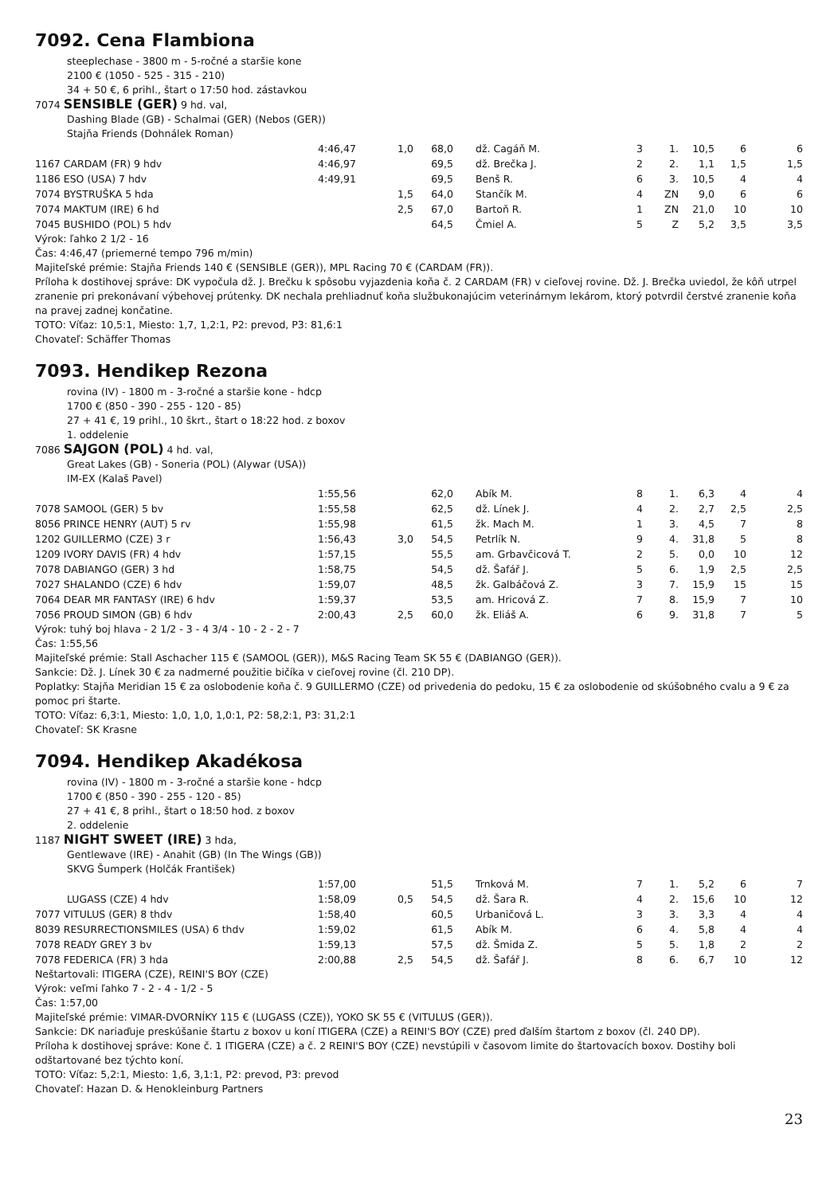7092. Cena Flambiona
steeplechase - 3800 m - 5-ročné a staršie kone
2100 € (1050 - 525 - 315 - 210)
34 + 50 €, 6 prihl., štart o 17:50 hod. zástavkou
7074 SENSIBLE (GER) 9 hd. val,
Dashing Blade (GB) - Schalmai (GER) (Nebos (GER))
Stajňa Friends (Dohnálek Roman)
| | 4:46,47 | 1,0 | 68,0 | dž. Cagáň M. | 3 | 1. | 10,5 | 6 | 6 |
| 1167 CARDAM (FR) 9 hdv | 4:46,97 | | 69,5 | dž. Brečka J. | 2 | 2. | 1,1 | 1,5 | 1,5 |
| 1186 ESO (USA) 7 hdv | 4:49,91 | | 69,5 | Benš R. | 6 | 3. | 10,5 | 4 | 4 |
| 7074 BYSTRUŠKA 5 hda | | 1,5 | 64,0 | Stančík M. | 4 | ZN | 9,0 | 6 | 6 |
| 7074 MAKTUM (IRE) 6 hd | | 2,5 | 67,0 | Bartoň R. | 1 | ZN | 21,0 | 10 | 10 |
| 7045 BUSHIDO (POL) 5 hdv | | | 64,5 | Čmiel A. | 5 | Z | 5,2 | 3,5 | 3,5 |
Výrok: ľahko 2 1/2 - 16
Čas: 4:46,47 (priemerné tempo 796 m/min)
Majiteľské prémie: Stajňa Friends 140 € (SENSIBLE (GER)), MPL Racing 70 € (CARDAM (FR)).
Príloha k dostihovej správe: DK vypočula dž. J. Brečku k spôsobu vyjazdenia koňa č. 2 CARDAM (FR) v cieľovej rovine. Dž. J. Brečka uviedol, že kôň utrpel zranenie pri prekonávaní výbehovej prútenky. DK nechala prehliadnuť koňa službukonajúcim veterinárnym lekárom, ktorý potvrdil čerstvé zranenie koňa na pravej zadnej končatine.
TOTO: Víťaz: 10,5:1, Miesto: 1,7, 1,2:1, P2: prevod, P3: 81,6:1
Chovateľ: Schäffer Thomas
7093. Hendikep Rezona
rovina (IV) - 1800 m - 3-ročné a staršie kone - hdcp
1700 € (850 - 390 - 255 - 120 - 85)
27 + 41 €, 19 prihl., 10 škrt., štart o 18:22 hod. z boxov
1. oddelenie
7086 SAJGON (POL) 4 hd. val,
Great Lakes (GB) - Soneria (POL) (Alywar (USA))
IM-EX (Kalaš Pavel)
| | 1:55,56 | | 62,0 | Abík M. | 8 | 1. | 6,3 | 4 | 4 |
| 7078 SAMOOL (GER) 5 bv | 1:55,58 | | 62,5 | dž. Línek J. | 4 | 2. | 2,7 | 2,5 | 2,5 |
| 8056 PRINCE HENRY (AUT) 5 rv | 1:55,98 | | 61,5 | žk. Mach M. | 1 | 3. | 4,5 | 7 | 8 |
| 1202 GUILLERMO (CZE) 3 r | 1:56,43 | 3,0 | 54,5 | Petrlík N. | 9 | 4. | 31,8 | 5 | 8 |
| 1209 IVORY DAVIS (FR) 4 hdv | 1:57,15 | | 55,5 | am. Grbavčicová T. | 2 | 5. | 0,0 | 10 | 12 |
| 7078 DABIANGO (GER) 3 hd | 1:58,75 | | 54,5 | dž. Šafář J. | 5 | 6. | 1,9 | 2,5 | 2,5 |
| 7027 SHALANDO (CZE) 6 hdv | 1:59,07 | | 48,5 | žk. Galbáčová Z. | 3 | 7. | 15,9 | 15 | 15 |
| 7064 DEAR MR FANTASY (IRE) 6 hdv | 1:59,37 | | 53,5 | am. Hricová Z. | 7 | 8. | 15,9 | 7 | 10 |
| 7056 PROUD SIMON (GB) 6 hdv | 2:00,43 | 2,5 | 60,0 | žk. Eliáš A. | 6 | 9. | 31,8 | 7 | 5 |
Výrok: tuhý boj hlava - 2 1/2 - 3 - 4 3/4 - 10 - 2 - 2 - 7
Čas: 1:55,56
Majiteľské prémie: Stall Aschacher 115 € (SAMOOL (GER)), M&S Racing Team SK 55 € (DABIANGO (GER)).
Sankcie: Dž. J. Línek 30 € za nadmerné použitie bičíka v cieľovej rovine (čl. 210 DP).
Poplatky: Stajňa Meridian 15 € za oslobodenie koňa č. 9 GUILLERMO (CZE) od privedenia do pedoku, 15 € za oslobodenie od skúšobného cvalu a 9 € za pomoc pri štarte.
TOTO: Víťaz: 6,3:1, Miesto: 1,0, 1,0, 1,0:1, P2: 58,2:1, P3: 31,2:1
Chovateľ: SK Krasne
7094. Hendikep Akadékosa
rovina (IV) - 1800 m - 3-ročné a staršie kone - hdcp
1700 € (850 - 390 - 255 - 120 - 85)
27 + 41 €, 8 prihl., štart o 18:50 hod. z boxov
2. oddelenie
1187 NIGHT SWEET (IRE) 3 hda,
Gentlewave (IRE) - Anahit (GB) (In The Wings (GB))
SKVG Šumperk (Holčák František)
| | 1:57,00 | | 51,5 | Trnková M. | 7 | 1. | 5,2 | 6 | 7 |
| LUGASS (CZE) 4 hdv | 1:58,09 | 0,5 | 54,5 | dž. Šara R. | 4 | 2. | 15,6 | 10 | 12 |
| 7077 VITULUS (GER) 8 thdv | 1:58,40 | | 60,5 | Urbaničová L. | 3 | 3. | 3,3 | 4 | 4 |
| 8039 RESURRECTIONSMILES (USA) 6 thdv | 1:59,02 | | 61,5 | Abík M. | 6 | 4. | 5,8 | 4 | 4 |
| 7078 READY GREY 3 bv | 1:59,13 | | 57,5 | dž. Šmida Z. | 5 | 5. | 1,8 | 2 | 2 |
| 7078 FEDERICA (FR) 3 hda | 2:00,88 | 2,5 | 54,5 | dž. Šafář J. | 8 | 6. | 6,7 | 10 | 12 |
Neštartovali: ITIGERA (CZE), REINI'S BOY (CZE)
Výrok: veľmi ľahko 7 - 2 - 4 - 1/2 - 5
Čas: 1:57,00
Majiteľské prémie: VIMAR-DVORNÍKY 115 € (LUGASS (CZE)), YOKO SK 55 € (VITULUS (GER)).
Sankcie: DK nariaďuje preskúšanie štartu z boxov u koní ITIGERA (CZE) a REINI'S BOY (CZE) pred ďalším štartom z boxov (čl. 240 DP).
Príloha k dostihovej správe: Kone č. 1 ITIGERA (CZE) a č. 2 REINI'S BOY (CZE) nevstúpili v časovom limite do štartovacích boxov. Dostihy boli odštartované bez týchto koní.
TOTO: Víťaz: 5,2:1, Miesto: 1,6, 3,1:1, P2: prevod, P3: prevod
Chovateľ: Hazan D. & Henokleinburg Partners
23